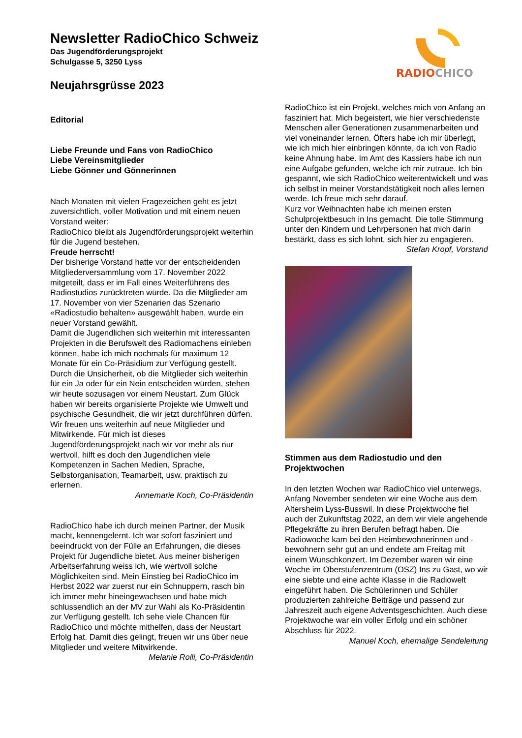Newsletter RadioChico Schweiz
Das Jugendförderungsprojekt
Schulgasse 5, 3250 Lyss
Neujahrsgrüsse 2023
RADIOCHICO
Editorial
Liebe Freunde und Fans von RadioChico
Liebe Vereinsmitglieder
Liebe Gönner und Gönnerinnen
Nach Monaten mit vielen Fragezeichen geht es jetzt zuversichtlich, voller Motivation und mit einem neuen Vorstand weiter:
RadioChico bleibt als Jugendförderungsprojekt weiterhin für die Jugend bestehen.
Freude herrscht!
Der bisherige Vorstand hatte vor der entscheidenden Mitgliederversammlung vom 17. November 2022 mitgeteilt, dass er im Fall eines Weiterführens des Radiostudios zurücktreten würde. Da die Mitglieder am 17. November von vier Szenarien das Szenario «Radiostudio behalten» ausgewählt haben, wurde ein neuer Vorstand gewählt.
Damit die Jugendlichen sich weiterhin mit interessanten Projekten in die Berufswelt des Radiomachens einleben können, habe ich mich nochmals für maximum 12 Monate für ein Co-Präsidium zur Verfügung gestellt.
Durch die Unsicherheit, ob die Mitglieder sich weiterhin für ein Ja oder für ein Nein entscheiden würden, stehen wir heute sozusagen vor einem Neustart. Zum Glück haben wir bereits organisierte Projekte wie Umwelt und psychische Gesundheit, die wir jetzt durchführen dürfen.
Wir freuen uns weiterhin auf neue Mitglieder und Mitwirkende. Für mich ist dieses Jugendförderungsprojekt nach wir vor mehr als nur wertvoll, hilft es doch den Jugendlichen viele Kompetenzen in Sachen Medien, Sprache, Selbstorganisation, Teamarbeit, usw. praktisch zu erlernen.
Annemarie Koch, Co-Präsidentin
RadioChico habe ich durch meinen Partner, der Musik macht, kennengelernt. Ich war sofort fasziniert und beeindruckt von der Fülle an Erfahrungen, die dieses Projekt für Jugendliche bietet. Aus meiner bisherigen Arbeitserfahrung weiss ich, wie wertvoll solche Möglichkeiten sind. Mein Einstieg bei RadioChico im Herbst 2022 war zuerst nur ein Schnuppern, rasch bin ich immer mehr hineingewachsen und habe mich schlussendlich an der MV zur Wahl als Ko-Präsidentin zur Verfügung gestellt. Ich sehe viele Chancen für RadioChico und möchte mithelfen, dass der Neustart Erfolg hat. Damit dies gelingt, freuen wir uns über neue Mitglieder und weitere Mitwirkende.
Melanie Rolli, Co-Präsidentin
RadioChico ist ein Projekt, welches mich von Anfang an fasziniert hat. Mich begeistert, wie hier verschiedenste Menschen aller Generationen zusammenarbeiten und viel voneinander lernen. Öfters habe ich mir überlegt, wie ich mich hier einbringen könnte, da ich von Radio keine Ahnung habe. Im Amt des Kassiers habe ich nun eine Aufgabe gefunden, welche ich mir zutraue. Ich bin gespannt, wie sich RadioChico weiterentwickelt und was ich selbst in meiner Vorstandstätigkeit noch alles lernen werde. Ich freue mich sehr darauf.
Kurz vor Weihnachten habe ich meinen ersten Schulprojektbesuch in Ins gemacht. Die tolle Stimmung unter den Kindern und Lehrpersonen hat mich darin bestärkt, dass es sich lohnt, sich hier zu engagieren.
Stefan Kropf, Vorstand
Stimmen aus dem Radiostudio und den Projektwochen
In den letzten Wochen war RadioChico viel unterwegs. Anfang November sendeten wir eine Woche aus dem Altersheim Lyss-Busswil. In diese Projektwoche fiel auch der Zukunftstag 2022, an dem wir viele angehende Pflegekräfte zu ihren Berufen befragt haben. Die Radiowoche kam bei den Heimbewohnerinnen und -bewohnern sehr gut an und endete am Freitag mit einem Wunschkonzert. Im Dezember waren wir eine Woche im Oberstufenzentrum (OSZ) Ins zu Gast, wo wir eine siebte und eine achte Klasse in die Radiowelt eingeführt haben. Die Schülerinnen und Schüler produzierten zahlreiche Beiträge und passend zur Jahreszeit auch eigene Adventsgeschichten. Auch diese Projektwoche war ein voller Erfolg und ein schöner Abschluss für 2022.
Manuel Koch, ehemalige Sendeleitung